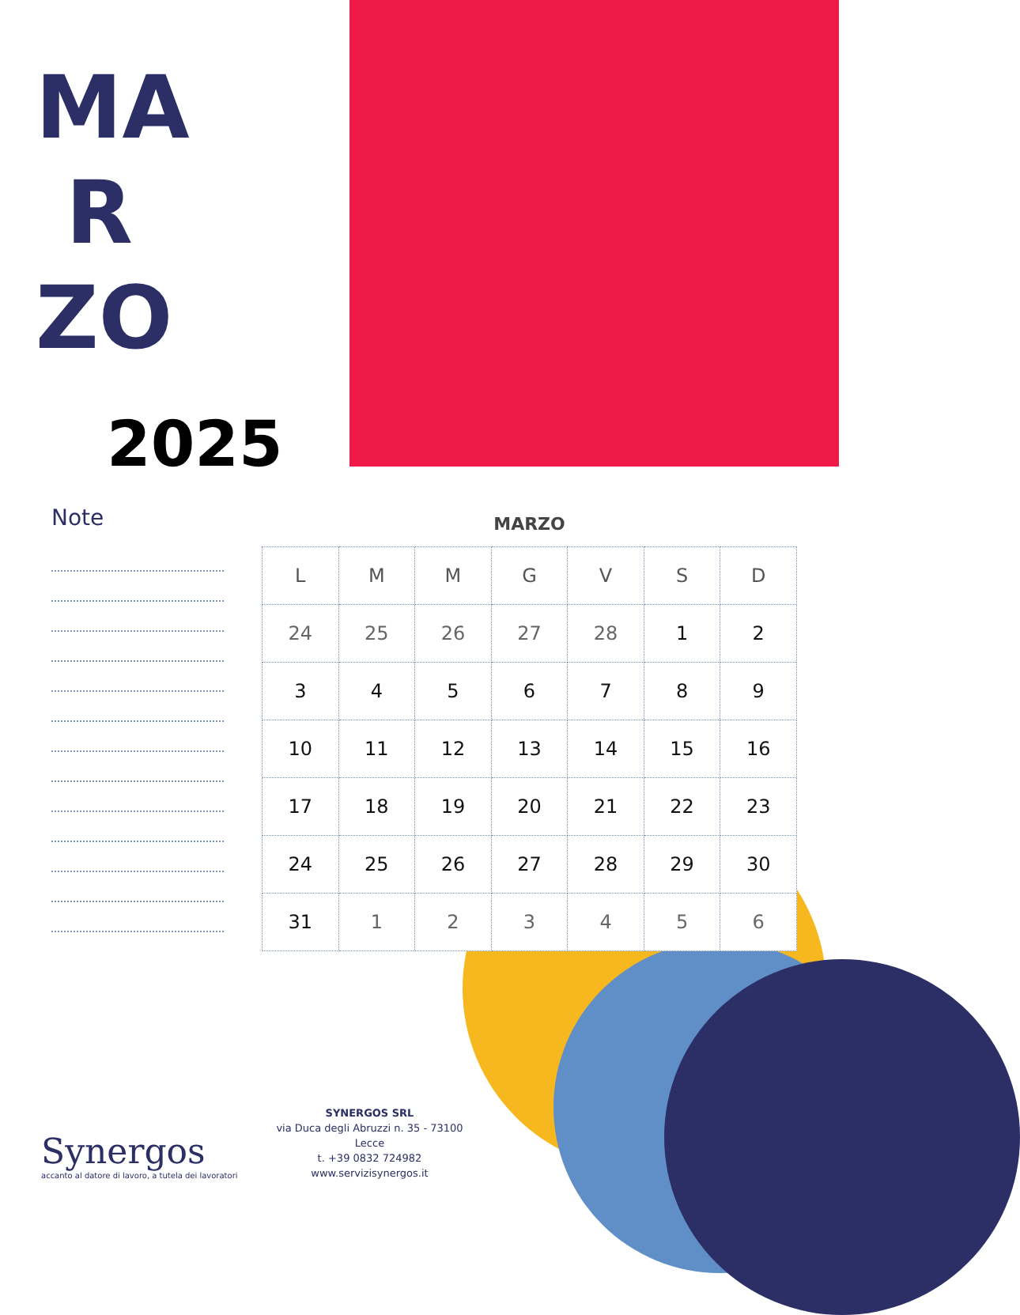MA
R
ZO
2025
Note
MARZO
| L | M | M | G | V | S | D |
| --- | --- | --- | --- | --- | --- | --- |
| 24 | 25 | 26 | 27 | 28 | 1 | 2 |
| 3 | 4 | 5 | 6 | 7 | 8 | 9 |
| 10 | 11 | 12 | 13 | 14 | 15 | 16 |
| 17 | 18 | 19 | 20 | 21 | 22 | 23 |
| 24 | 25 | 26 | 27 | 28 | 29 | 30 |
| 31 | 1 | 2 | 3 | 4 | 5 | 6 |
Synergos
accanto al datore di lavoro, a tutela dei lavoratori
SYNERGOS SRL
via Duca degli Abruzzi n. 35 - 73100 Lecce
t. +39 0832 724982 www.servizisynergos.it